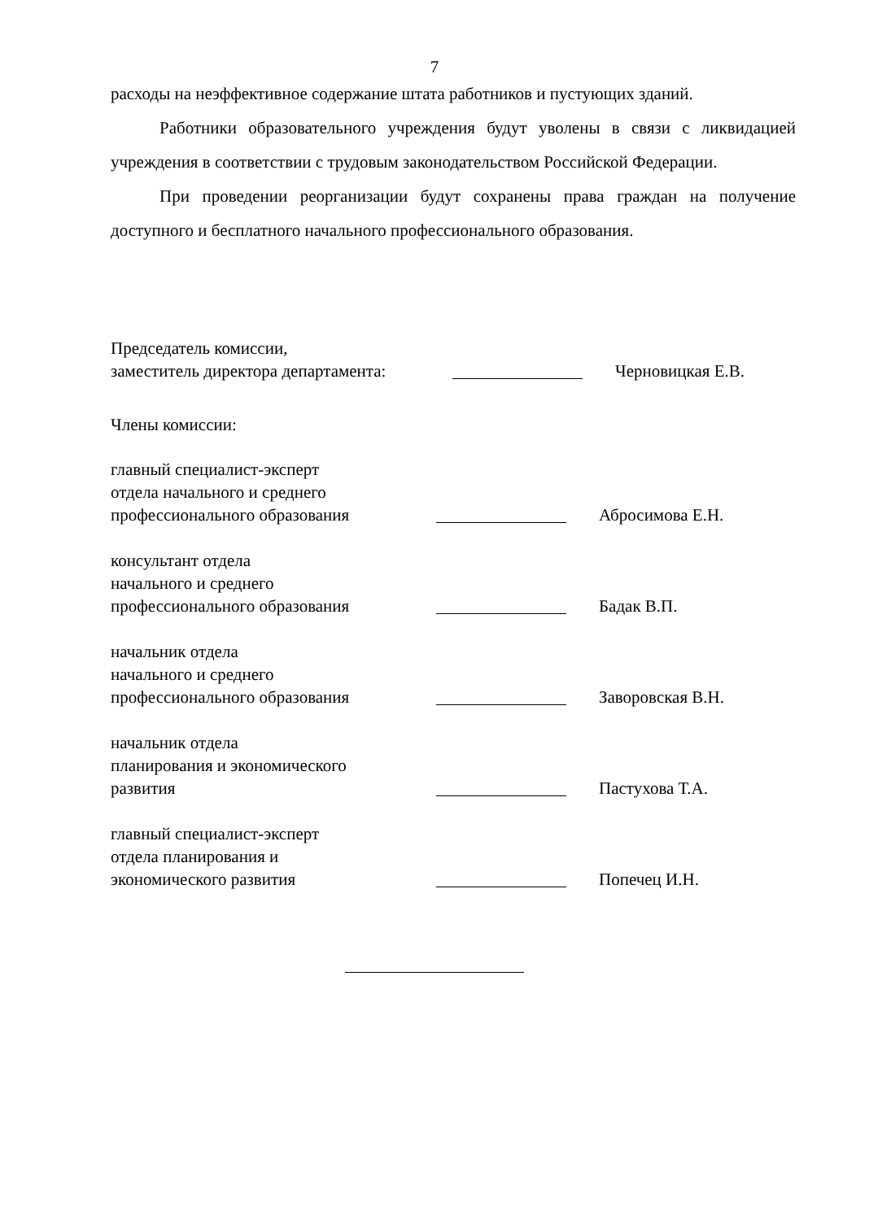7
расходы на неэффективное содержание штата работников и пустующих зданий.
Работники образовательного учреждения будут уволены в связи с ликвидацией учреждения в соответствии с трудовым законодательством Российской Федерации.
При проведении реорганизации будут сохранены права граждан на получение доступного и бесплатного начального профессионального образования.
Председатель комиссии,
заместитель директора департамента:
Черновицкая Е.В.
Члены комиссии:
главный специалист-эксперт
отдела начального и среднего
профессионального образования
Абросимова Е.Н.
консультант отдела
начального и среднего
профессионального образования
Бадак В.П.
начальник отдела
начального и среднего
профессионального образования
Заворовская В.Н.
начальник отдела
планирования и экономического
развития
Пастухова Т.А.
главный специалист-эксперт
отдела планирования и
экономического развития
Попечец И.Н.